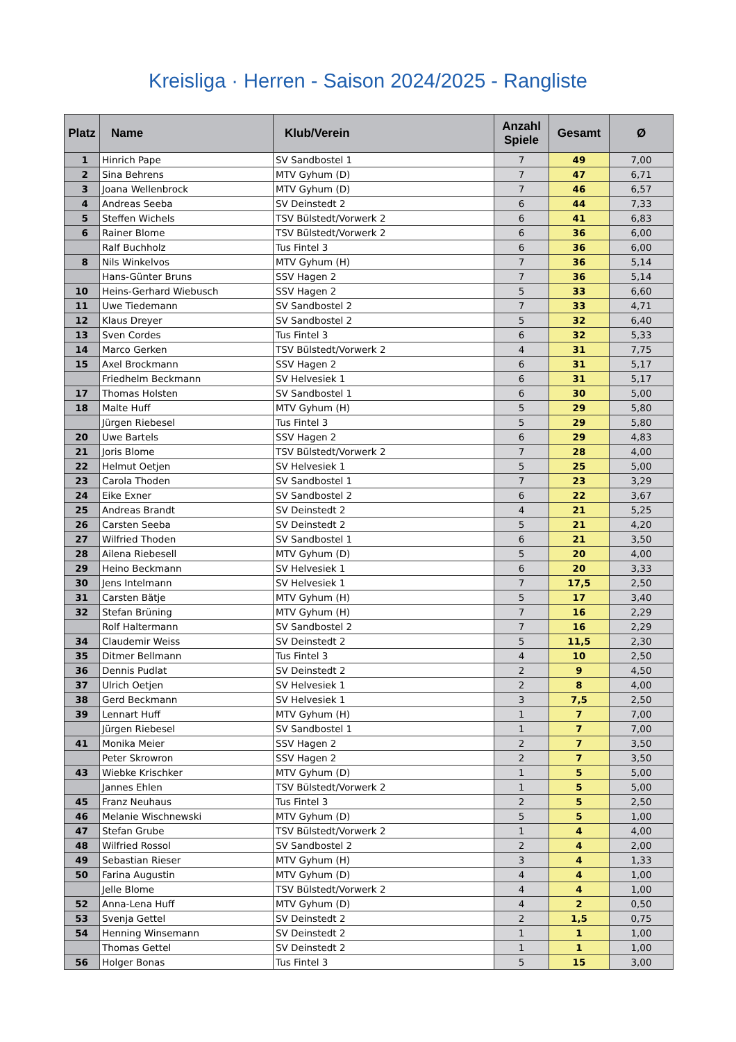Kreisliga · Herren - Saison 2024/2025 - Rangliste
| Platz | Name | Klub/Verein | Anzahl Spiele | Gesamt | Ø |
| --- | --- | --- | --- | --- | --- |
| 1 | Hinrich Pape | SV Sandbostel 1 | 7 | 49 | 7,00 |
| 2 | Sina Behrens | MTV Gyhum (D) | 7 | 47 | 6,71 |
| 3 | Joana Wellenbrock | MTV Gyhum (D) | 7 | 46 | 6,57 |
| 4 | Andreas Seeba | SV Deinstedt 2 | 6 | 44 | 7,33 |
| 5 | Steffen Wichels | TSV Bülstedt/Vorwerk 2 | 6 | 41 | 6,83 |
| 6 | Rainer Blome | TSV Bülstedt/Vorwerk 2 | 6 | 36 | 6,00 |
| | Ralf Buchholz | Tus Fintel 3 | 6 | 36 | 6,00 |
| 8 | Nils Winkelvos | MTV Gyhum (H) | 7 | 36 | 5,14 |
| | Hans-Günter Bruns | SSV Hagen 2 | 7 | 36 | 5,14 |
| 10 | Heins-Gerhard Wiebusch | SSV Hagen 2 | 5 | 33 | 6,60 |
| 11 | Uwe Tiedemann | SV Sandbostel 2 | 7 | 33 | 4,71 |
| 12 | Klaus Dreyer | SV Sandbostel 2 | 5 | 32 | 6,40 |
| 13 | Sven Cordes | Tus Fintel 3 | 6 | 32 | 5,33 |
| 14 | Marco Gerken | TSV Bülstedt/Vorwerk 2 | 4 | 31 | 7,75 |
| 15 | Axel Brockmann | SSV Hagen 2 | 6 | 31 | 5,17 |
| | Friedhelm Beckmann | SV Helvesiek 1 | 6 | 31 | 5,17 |
| 17 | Thomas Holsten | SV Sandbostel 1 | 6 | 30 | 5,00 |
| 18 | Malte Huff | MTV Gyhum (H) | 5 | 29 | 5,80 |
| | Jürgen Riebesel | Tus Fintel 3 | 5 | 29 | 5,80 |
| 20 | Uwe Bartels | SSV Hagen 2 | 6 | 29 | 4,83 |
| 21 | Joris Blome | TSV Bülstedt/Vorwerk 2 | 7 | 28 | 4,00 |
| 22 | Helmut Oetjen | SV Helvesiek 1 | 5 | 25 | 5,00 |
| 23 | Carola Thoden | SV Sandbostel 1 | 7 | 23 | 3,29 |
| 24 | Eike Exner | SV Sandbostel 2 | 6 | 22 | 3,67 |
| 25 | Andreas Brandt | SV Deinstedt 2 | 4 | 21 | 5,25 |
| 26 | Carsten Seeba | SV Deinstedt 2 | 5 | 21 | 4,20 |
| 27 | Wilfried Thoden | SV Sandbostel 1 | 6 | 21 | 3,50 |
| 28 | Ailena Riebesell | MTV Gyhum (D) | 5 | 20 | 4,00 |
| 29 | Heino Beckmann | SV Helvesiek 1 | 6 | 20 | 3,33 |
| 30 | Jens Intelmann | SV Helvesiek 1 | 7 | 17,5 | 2,50 |
| 31 | Carsten Bätje | MTV Gyhum (H) | 5 | 17 | 3,40 |
| 32 | Stefan Brüning | MTV Gyhum (H) | 7 | 16 | 2,29 |
| | Rolf Haltermann | SV Sandbostel 2 | 7 | 16 | 2,29 |
| 34 | Claudemir Weiss | SV Deinstedt 2 | 5 | 11,5 | 2,30 |
| 35 | Ditmer Bellmann | Tus Fintel 3 | 4 | 10 | 2,50 |
| 36 | Dennis Pudlat | SV Deinstedt 2 | 2 | 9 | 4,50 |
| 37 | Ulrich Oetjen | SV Helvesiek 1 | 2 | 8 | 4,00 |
| 38 | Gerd Beckmann | SV Helvesiek 1 | 3 | 7,5 | 2,50 |
| 39 | Lennart Huff | MTV Gyhum (H) | 1 | 7 | 7,00 |
| | Jürgen Riebesel | SV Sandbostel 1 | 1 | 7 | 7,00 |
| 41 | Monika Meier | SSV Hagen 2 | 2 | 7 | 3,50 |
| | Peter Skrowron | SSV Hagen 2 | 2 | 7 | 3,50 |
| 43 | Wiebke Krischker | MTV Gyhum (D) | 1 | 5 | 5,00 |
| | Jannes Ehlen | TSV Bülstedt/Vorwerk 2 | 1 | 5 | 5,00 |
| 45 | Franz Neuhaus | Tus Fintel 3 | 2 | 5 | 2,50 |
| 46 | Melanie Wischnewski | MTV Gyhum (D) | 5 | 5 | 1,00 |
| 47 | Stefan Grube | TSV Bülstedt/Vorwerk 2 | 1 | 4 | 4,00 |
| 48 | Wilfried Rossol | SV Sandbostel 2 | 2 | 4 | 2,00 |
| 49 | Sebastian Rieser | MTV Gyhum (H) | 3 | 4 | 1,33 |
| 50 | Farina Augustin | MTV Gyhum (D) | 4 | 4 | 1,00 |
| | Jelle Blome | TSV Bülstedt/Vorwerk 2 | 4 | 4 | 1,00 |
| 52 | Anna-Lena Huff | MTV Gyhum (D) | 4 | 2 | 0,50 |
| 53 | Svenja Gettel | SV Deinstedt 2 | 2 | 1,5 | 0,75 |
| 54 | Henning Winsemann | SV Deinstedt 2 | 1 | 1 | 1,00 |
| | Thomas Gettel | SV Deinstedt 2 | 1 | 1 | 1,00 |
| 56 | Holger Bonas | Tus Fintel 3 | 5 | 15 | 3,00 |